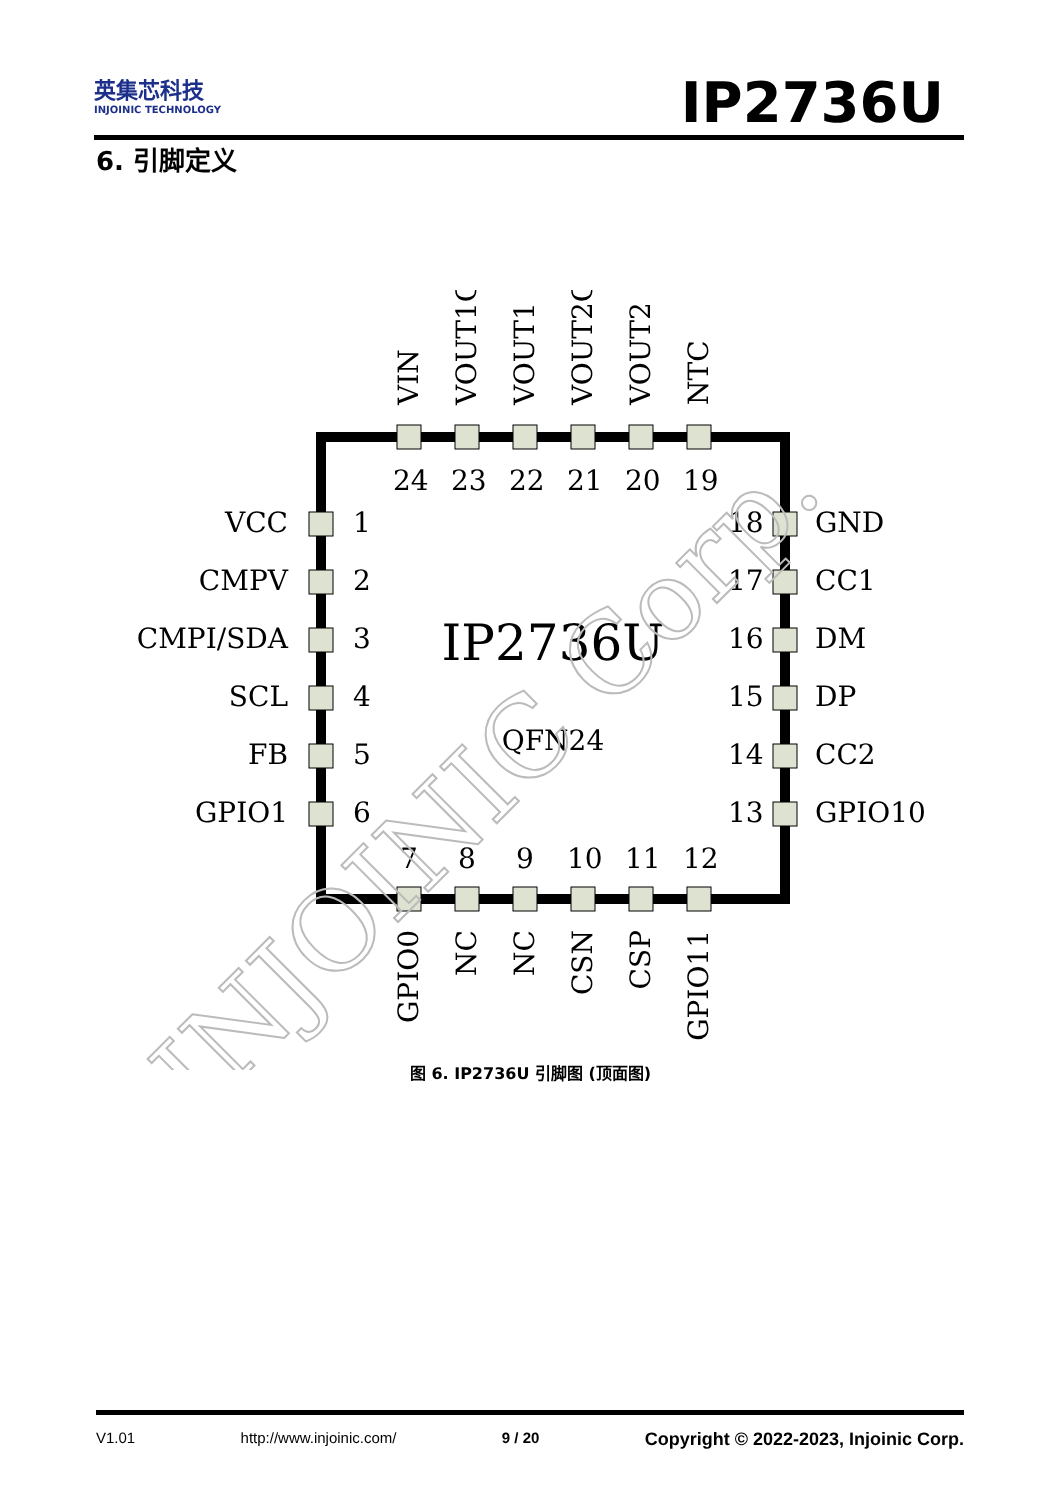英集芯科技
INJOINIC TECHNOLOGY
IP2736U
6. 引脚定义
24
23
22
21
20
19
7
8
9
10
11
12
VCC
CMPV
CMPI/SDA
SCL
FB
GPIO1
1
2
3
4
5
6
18
17
16
15
14
13
GND
CC1
DM
DP
CC2
GPIO10
VIN
VOUT1G
VOUT1
VOUT2G
VOUT2
NTC
GPIO0
NC
NC
CSN
CSP
GPIO11
IP2736U
QFN24
INJOINIC Corp.
图 6. IP2736U 引脚图 (顶面图)
V1.01 http://www.injoinic.com/ 9 / 20 Copyright © 2022-2023, Injoinic Corp.